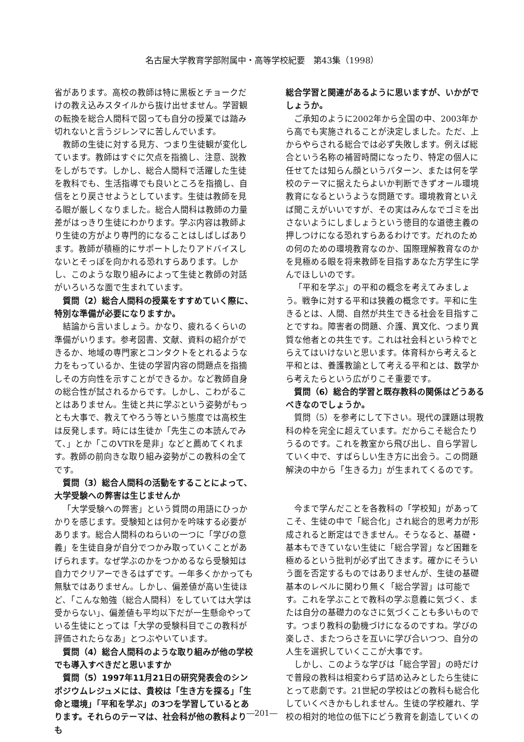名古屋大学教育学部附属中・高等学校紀要　第43集（1998）
省があります。高校の教師は特に黒板とチョークだけの教え込みスタイルから抜け出せません。学習観の転換を総合人間科で図っても自分の授業では踏み切れないと言うジレンマに苦しんでいます。
教師の生徒に対する見方、つまり生徒観が変化しています。教師はすぐに欠点を指摘し、注意、説教をしがちです。しかし、総合人間科で活躍した生徒を教科でも、生活指導でも良いところを指摘し、自信をとり戻させようとしています。生徒は教師を見る眼が厳しくなりました。総合人間科は教師の力量差がはっきり生徒にわかります。学ぶ内容は教師より生徒の方がより専門的になることはしばしばあります。教師が積極的にサポートしたりアドバイスしないとそっぽを向かれる恐れすらあります。しかし、このような取り組みによって生徒と教師の対話がいろいろな面で生まれています。
質問（2）総合人間科の授業をすすめていく際に、特別な準備が必要になりますか。
結論から言いましょう。かなり、疲れるくらいの準備がいります。参考図書、文献、資料の紹介ができるか、地域の専門家とコンタクトをとれるような力をもっているか、生徒の学習内容の問題点を指摘しその方向性を示すことができるか。など教師自身の総合性が試されるからです。しかし、こわがることはありません。生徒と共に学ぶという姿勢がもっとも大事で、教えてやろう等という態度では高校生は反発します。時には生徒か「先生この本読んでみて、」とか「このVTRを是非」などと薦めてくれます。教師の前向きな取り組み姿勢がこの教科の全てです。
質問（3）総合人間科の活動をすることによって、大学受験への弊害は生じませんか
「大学受験への弊害」という質問の用語にひっかかりを感じます。受験知とは何かを吟味する必要があります。総合人間科のねらいの一つに「学びの意義」を生徒自身が自分でつかみ取っていくことがあげられます。なぜ学ぶのかをつかめるなら受験知は自力でクリアーできるはずです。一年多くかかっても無駄ではありません。しかし、偏差値が高い生徒ほど、「こんな勉強（総合人間科）をしていては大学は受からない」、偏差値も平均以下だが一生懸命やっている生徒にとっては「大学の受験科目でこの教科が評価されたらなあ」とつぶやいています。
質問（4）総合人間科のような取り組みが他の学校でも導入すべきだと思いますか
質問（5）1997年11月21日の研究発表会のシンポジウムレジュメには、貴校は「生き方を探る」「生命と環境」「平和を学ぶ」の3つを学習しているとあります。それらのテーマは、社会科が他の教科よりも
総合学習と関連があるように思いますが、いかがでしょうか。
ご承知のように2002年から全国の中、2003年から高でも実施されることが決定しました。ただ、上からやらされる総合では必ず失敗します。例えば総合という名称の補習時間になったり、特定の個人に任せてたは知らん顔というパターン、または何を学校のテーマに据えたらよいか判断できずオール環境教育になるというような問題です。環境教育といえば聞こえがいいですが、その実はみんなでゴミを出さないようにしましょうという徳目的な道徳主義の押しつけになる恐れすらあるわけです。だれのための何のための環境教育なのか、国際理解教育なのかを見極める眼を将来教師を目指すあなた方学生に学んでほしいのです。
「平和を学ぶ」の平和の概念を考えてみましょう。戦争に対する平和は狭義の概念です。平和に生きるとは、人間、自然が共生できる社会を目指すことですね。障害者の問題、介護、異文化、つまり異質な他者との共生です。これは社会科という枠でとらえてはいけないと思います。体育科から考えると平和とは、養護教諭として考える平和とは、数学から考えたらという広がりこそ重要です。
質問（6）総合的学習と既存教科の関係はどうあるべきなのでしょうか。
質問（5）を参考にして下さい。現代の課題は現教科の枠を完全に超えています。だからこそ総合たりうるのです。これを教室から飛び出し、自ら学習していく中で、すばらしい生き方に出会う。この問題解決の中から「生きる力」が生まれてくるのです。
今まで学んだことを各教科の「学校知」があってこそ、生徒の中で「総合化」され総合的思考力が形成されると断定はできません。そうなると、基礎・基本もできていない生徒に「総合学習」など困難を極めるという批判が必ず出てきます。確かにそういう面を否定するものではありませんが、生徒の基礎基本のレベルに関わり無く「総合学習」は可能です。これを学ぶことで教科の学ぶ意義に気づく、または自分の基礎力のなさに気づくことも多いものです。つまり教科の動機づけになるのですね。学びの楽しさ、またつらさを互いに学び合いつつ、自分の人生を選択していくここが大事です。
しかし、このような学びは「総合学習」の時だけで普段の教科は相変わらず詰め込みとしたら生徒にとって悲劇です。21世紀の学校はどの教科も総合化していくべきかもしれません。生徒の学校離れ、学校の相対的地位の低下にどう教育を創造していくの
―201―